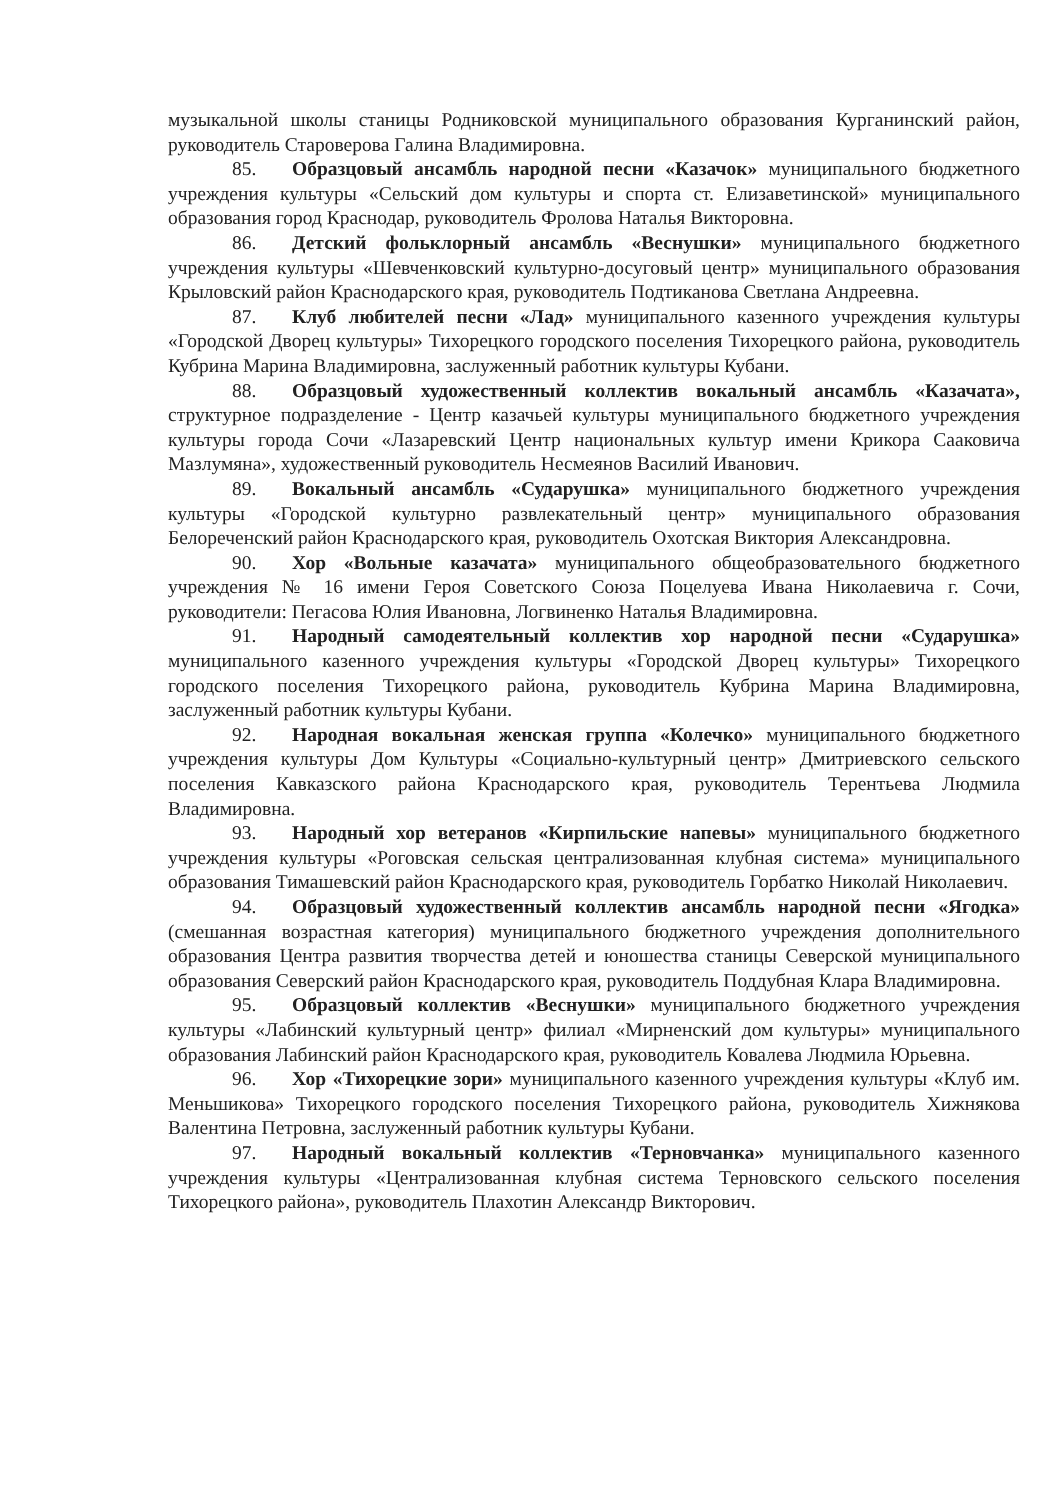музыкальной школы станицы Родниковской муниципального образования Курганинский район, руководитель Староверова Галина Владимировна.
85. Образцовый ансамбль народной песни «Казачок» муниципального бюджетного учреждения культуры «Сельский дом культуры и спорта ст. Елизаветинской» муниципального образования город Краснодар, руководитель Фролова Наталья Викторовна.
86. Детский фольклорный ансамбль «Веснушки» муниципального бюджетного учреждения культуры «Шевченковский культурно-досуговый центр» муниципального образования Крыловский район Краснодарского края, руководитель Подтиканова Светлана Андреевна.
87. Клуб любителей песни «Лад» муниципального казенного учреждения культуры «Городской Дворец культуры» Тихорецкого городского поселения Тихорецкого района, руководитель Кубрина Марина Владимировна, заслуженный работник культуры Кубани.
88. Образцовый художественный коллектив вокальный ансамбль «Казачата», структурное подразделение - Центр казачьей культуры муниципального бюджетного учреждения культуры города Сочи «Лазаревский Центр национальных культур имени Крикора Сааковича Мазлумяна», художественный руководитель Несмеянов Василий Иванович.
89. Вокальный ансамбль «Сударушка» муниципального бюджетного учреждения культуры «Городской культурно развлекательный центр» муниципального образования Белореченский район Краснодарского края, руководитель Охотская Виктория Александровна.
90. Хор «Вольные казачата» муниципального общеобразовательного бюджетного учреждения № 16 имени Героя Советского Союза Поцелуева Ивана Николаевича г. Сочи, руководители: Пегасова Юлия Ивановна, Логвиненко Наталья Владимировна.
91. Народный самодеятельный коллектив хор народной песни «Сударушка» муниципального казенного учреждения культуры «Городской Дворец культуры» Тихорецкого городского поселения Тихорецкого района, руководитель Кубрина Марина Владимировна, заслуженный работник культуры Кубани.
92. Народная вокальная женская группа «Колечко» муниципального бюджетного учреждения культуры Дом Культуры «Социально-культурный центр» Дмитриевского сельского поселения Кавказского района Краснодарского края, руководитель Терентьева Людмила Владимировна.
93. Народный хор ветеранов «Кирпильские напевы» муниципального бюджетного учреждения культуры «Роговская сельская централизованная клубная система» муниципального образования Тимашевский район Краснодарского края, руководитель Горбатко Николай Николаевич.
94. Образцовый художественный коллектив ансамбль народной песни «Ягодка» (смешанная возрастная категория) муниципального бюджетного учреждения дополнительного образования Центра развития творчества детей и юношества станицы Северской муниципального образования Северский район Краснодарского края, руководитель Поддубная Клара Владимировна.
95. Образцовый коллектив «Веснушки» муниципального бюджетного учреждения культуры «Лабинский культурный центр» филиал «Мирненский дом культуры» муниципального образования Лабинский район Краснодарского края, руководитель Ковалева Людмила Юрьевна.
96. Хор «Тихорецкие зори» муниципального казенного учреждения культуры «Клуб им. Меньшикова» Тихорецкого городского поселения Тихорецкого района, руководитель Хижнякова Валентина Петровна, заслуженный работник культуры Кубани.
97. Народный вокальный коллектив «Терновчанка» муниципального казенного учреждения культуры «Централизованная клубная система Терновского сельского поселения Тихорецкого района», руководитель Плахотин Александр Викторович.